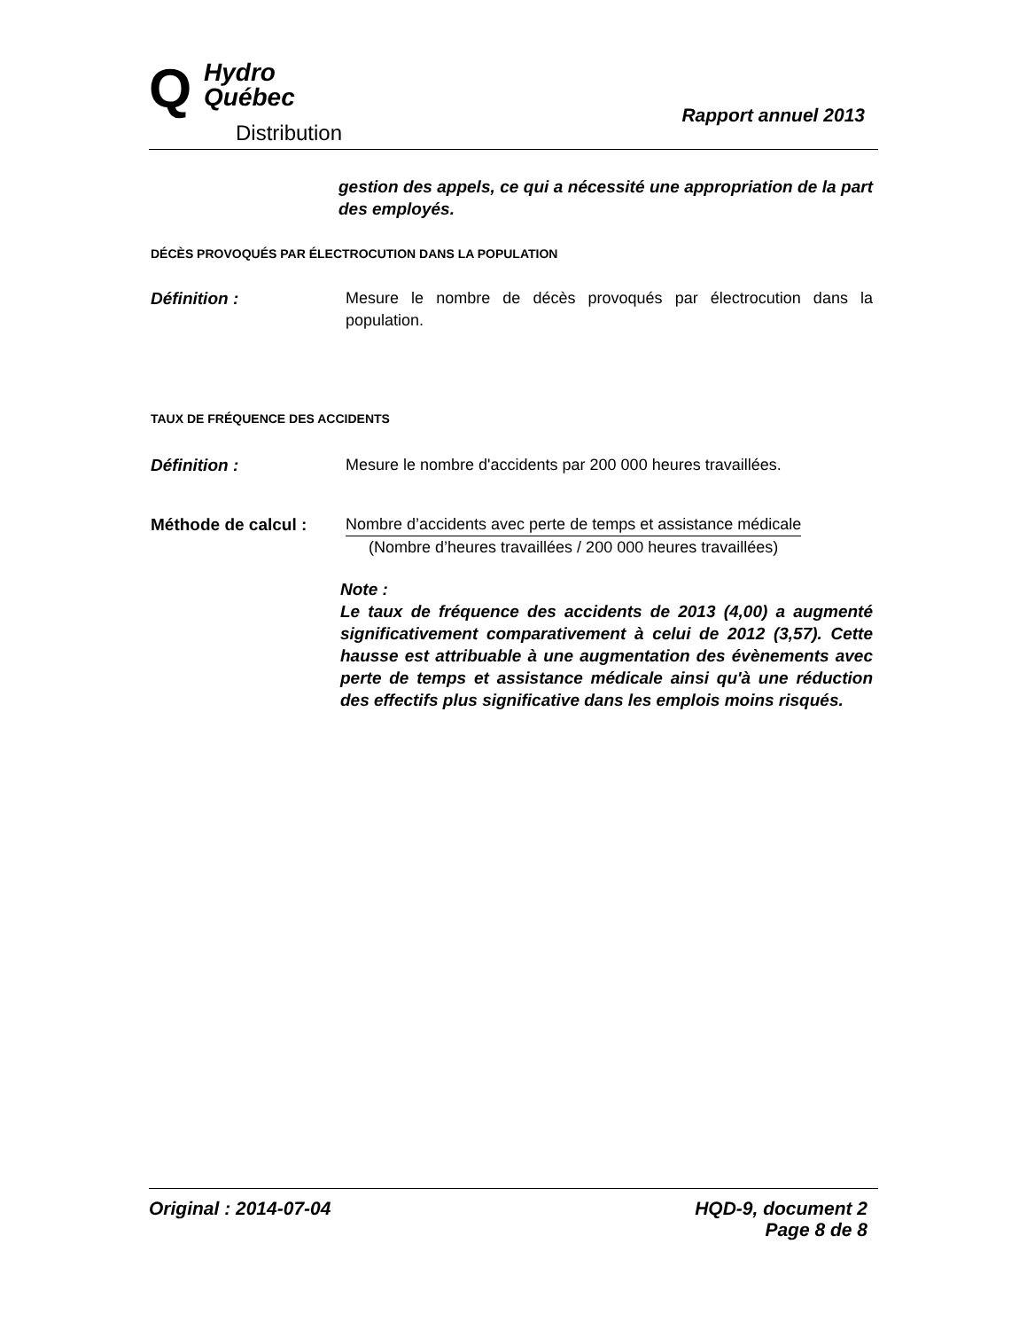Q
Hydro
Québec
Distribution
Rapport annuel 2013
gestion des appels, ce qui a nécessité une appropriation de la part des employés.
DÉCÈS PROVOQUÉS PAR ÉLECTROCUTION DANS LA POPULATION
Définition : Mesure le nombre de décès provoqués par électrocution dans la population.
TAUX DE FRÉQUENCE DES ACCIDENTS
Définition : Mesure le nombre d'accidents par 200 000 heures travaillées.
Méthode de calcul : Nombre d’accidents avec perte de temps et assistance médicale
(Nombre d’heures travaillées / 200 000 heures travaillées)
Note :
Le taux de fréquence des accidents de 2013 (4,00) a augmenté significativement comparativement à celui de 2012 (3,57). Cette hausse est attribuable à une augmentation des évènements avec perte de temps et assistance médicale ainsi qu'à une réduction des effectifs plus significative dans les emplois moins risqués.
Original : 2014-07-04 HQD-9, document 2
Page 8 de 8